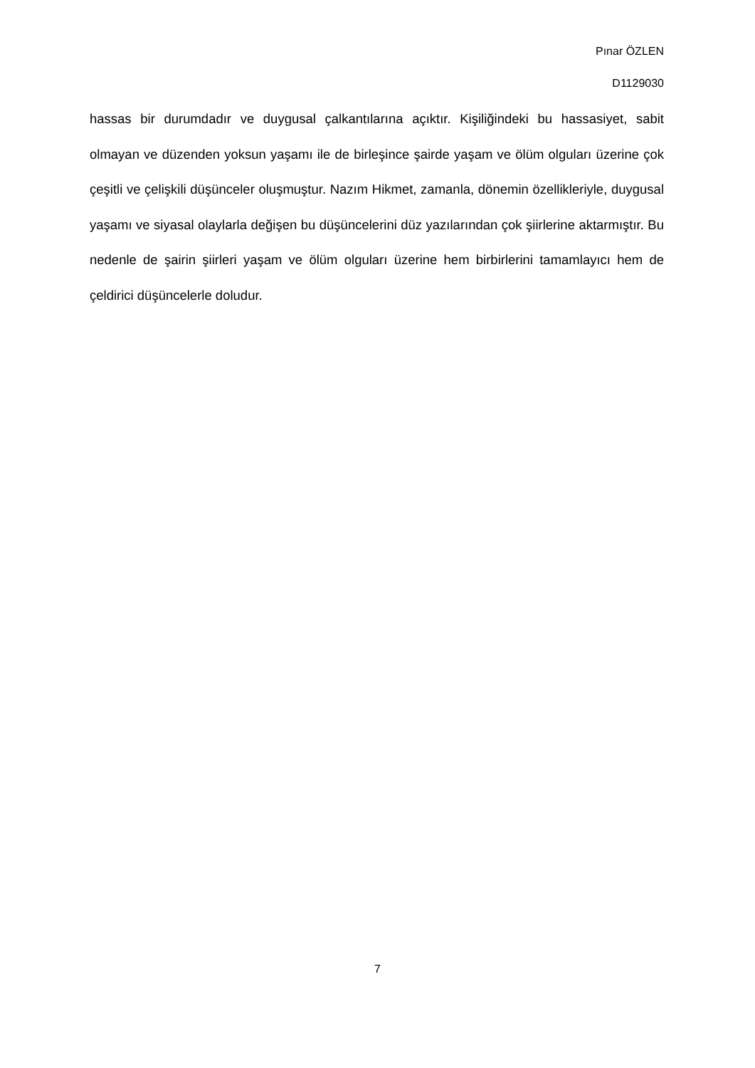Pınar ÖZLEN
D1129030
hassas bir durumdadır ve duygusal çalkantılarına açıktır. Kişiliğindeki bu hassasiyet, sabit olmayan ve düzenden yoksun yaşamı ile de birleşince şairde yaşam ve ölüm olguları üzerine çok çeşitli ve çelişkili düşünceler oluşmuştur. Nazım Hikmet, zamanla, dönemin özellikleriyle, duygusal yaşamı ve siyasal olaylarla değişen bu düşüncelerini düz yazılarından çok şiirlerine aktarmıştır. Bu nedenle de şairin şiirleri yaşam ve ölüm olguları üzerine hem birbirlerini tamamlayıcı hem de çeldirici düşüncelerle doludur.
7